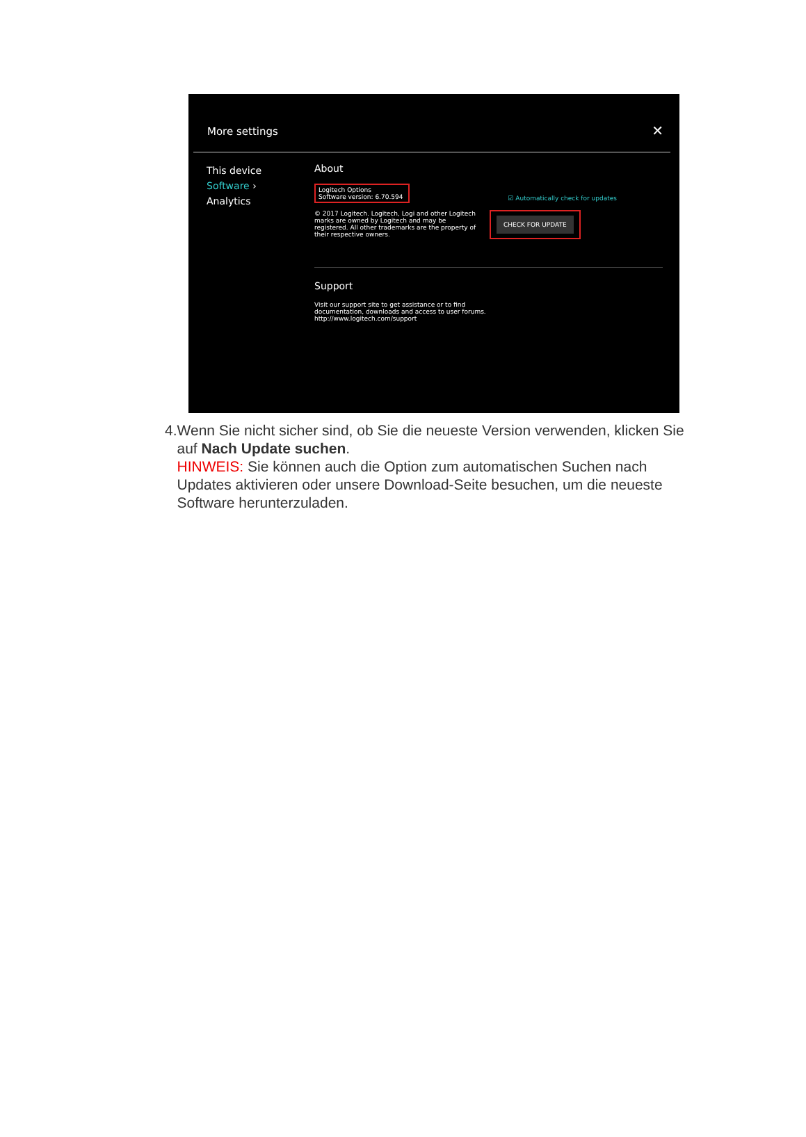More settings ✕
This device
Software ›
Analytics
About
Logitech Options
Software version: 6.70.594
☑ Automatically check for updates
© 2017 Logitech. Logitech, Logi and other Logitech marks are owned by Logitech and may be registered. All other trademarks are the property of their respective owners.
CHECK FOR UPDATE
Support
Visit our support site to get assistance or to find documentation, downloads and access to user forums.
http://www.logitech.com/support
4. Wenn Sie nicht sicher sind, ob Sie die neueste Version verwenden, klicken Sie auf Nach Update suchen.
HINWEIS: Sie können auch die Option zum automatischen Suchen nach Updates aktivieren oder unsere Download-Seite besuchen, um die neueste Software herunterzuladen.